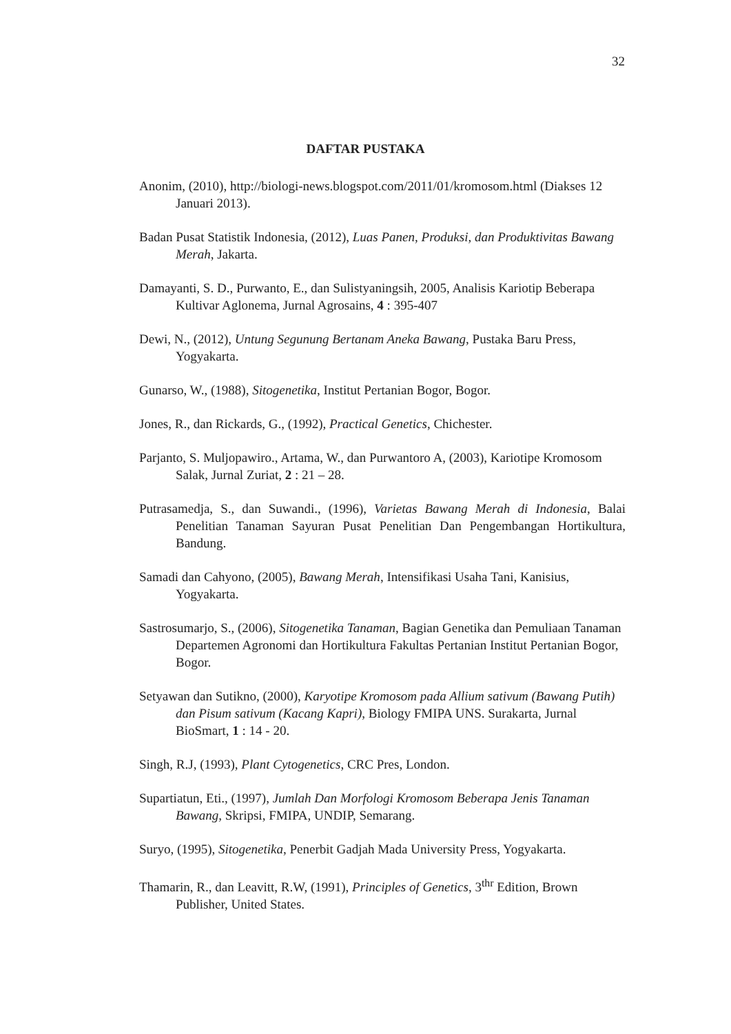32
DAFTAR PUSTAKA
Anonim, (2010), http://biologi-news.blogspot.com/2011/01/kromosom.html (Diakses 12 Januari 2013).
Badan Pusat Statistik Indonesia, (2012), Luas Panen, Produksi, dan Produktivitas Bawang Merah, Jakarta.
Damayanti, S. D., Purwanto, E., dan Sulistyaningsih, 2005, Analisis Kariotip Beberapa Kultivar Aglonema, Jurnal Agrosains, 4 : 395-407
Dewi, N., (2012), Untung Segunung Bertanam Aneka Bawang, Pustaka Baru Press, Yogyakarta.
Gunarso, W., (1988), Sitogenetika, Institut Pertanian Bogor, Bogor.
Jones, R., dan Rickards, G., (1992), Practical Genetics, Chichester.
Parjanto, S. Muljopawiro., Artama, W., dan Purwantoro A, (2003), Kariotipe Kromosom Salak, Jurnal Zuriat, 2 : 21 – 28.
Putrasamedja, S., dan Suwandi., (1996), Varietas Bawang Merah di Indonesia, Balai Penelitian Tanaman Sayuran Pusat Penelitian Dan Pengembangan Hortikultura, Bandung.
Samadi dan Cahyono, (2005), Bawang Merah, Intensifikasi Usaha Tani, Kanisius, Yogyakarta.
Sastrosumarjo, S., (2006), Sitogenetika Tanaman, Bagian Genetika dan Pemuliaan Tanaman Departemen Agronomi dan Hortikultura Fakultas Pertanian Institut Pertanian Bogor, Bogor.
Setyawan dan Sutikno, (2000), Karyotipe Kromosom pada Allium sativum (Bawang Putih) dan Pisum sativum (Kacang Kapri), Biology FMIPA UNS. Surakarta, Jurnal BioSmart, 1 : 14 - 20.
Singh, R.J, (1993), Plant Cytogenetics, CRC Pres, London.
Supartiatun, Eti., (1997), Jumlah Dan Morfologi Kromosom Beberapa Jenis Tanaman Bawang, Skripsi, FMIPA, UNDIP, Semarang.
Suryo, (1995), Sitogenetika, Penerbit Gadjah Mada University Press, Yogyakarta.
Thamarin, R., dan Leavitt, R.W, (1991), Principles of Genetics, 3<sup>thr</sup> Edition, Brown Publisher, United States.